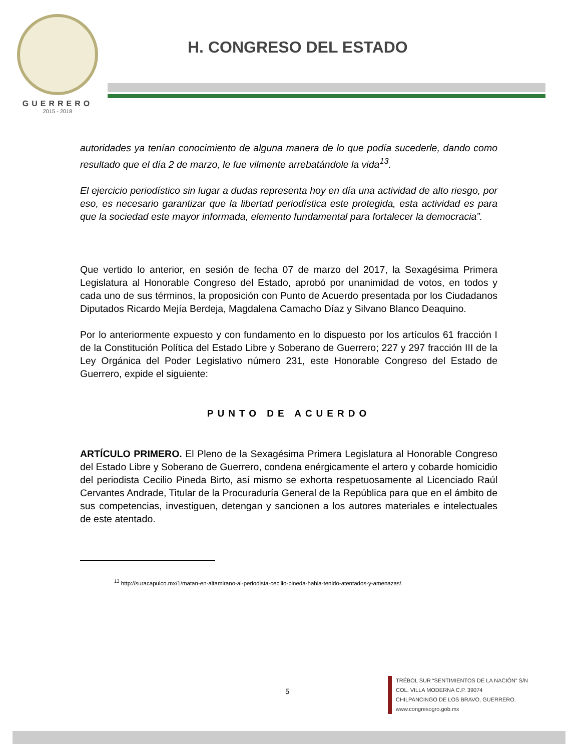GUERRERO
2015 - 2018
H. CONGRESO DEL ESTADO
autoridades ya tenían conocimiento de alguna manera de lo que podía sucederle, dando como resultado que el día 2 de marzo, le fue vilmente arrebatándole la vida<sup>13</sup>.
El ejercicio periodístico sin lugar a dudas representa hoy en día una actividad de alto riesgo, por eso, es necesario garantizar que la libertad periodística este protegida, esta actividad es para que la sociedad este mayor informada, elemento fundamental para fortalecer la democracia”.
Que vertido lo anterior, en sesión de fecha 07 de marzo del 2017, la Sexagésima Primera Legislatura al Honorable Congreso del Estado, aprobó por unanimidad de votos, en todos y cada uno de sus términos, la proposición con Punto de Acuerdo presentada por los Ciudadanos Diputados Ricardo Mejía Berdeja, Magdalena Camacho Díaz y Silvano Blanco Deaquino.
Por lo anteriormente expuesto y con fundamento en lo dispuesto por los artículos 61 fracción I de la Constitución Política del Estado Libre y Soberano de Guerrero; 227 y 297 fracción III de la Ley Orgánica del Poder Legislativo número 231, este Honorable Congreso del Estado de Guerrero, expide el siguiente:
PUNTO DE ACUERDO
ARTÍCULO PRIMERO. El Pleno de la Sexagésima Primera Legislatura al Honorable Congreso del Estado Libre y Soberano de Guerrero, condena enérgicamente el artero y cobarde homicidio del periodista Cecilio Pineda Birto, así mismo se exhorta respetuosamente al Licenciado Raúl Cervantes Andrade, Titular de la Procuraduría General de la República para que en el ámbito de sus competencias, investiguen, detengan y sancionen a los autores materiales e intelectuales de este atentado.
<sup>13</sup> http://suracapulco.mx/1/matan-en-altamirano-al-periodista-cecilio-pineda-habia-tenido-atentados-y-amenazas/.
5
TRÉBOL SUR “SENTIMIENTOS DE LA NACIÓN” S/N
COL. VILLA MODERNA C.P. 39074
CHILPANCINGO DE LOS BRAVO, GUERRERO.
www.congresogro.gob.mx